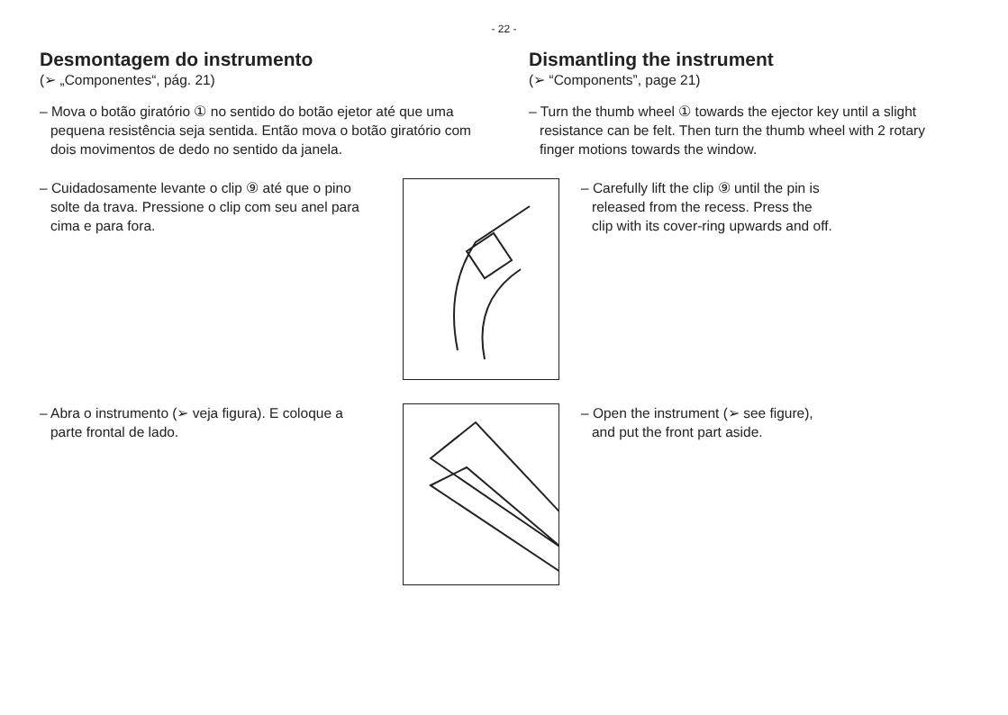- 22 -
Desmontagem do instrumento
(➢ „Componentes“, pág. 21)
– Mova o botão giratório ① no sentido do botão ejetor até que uma pequena resistência seja sentida. Então mova o botão giratório com dois movimentos de dedo no sentido da janela.
Dismantling the instrument
(➢ “Components”, page 21)
– Turn the thumb wheel ① towards the ejector key until a slight resistance can be felt. Then turn the thumb wheel with 2 rotary finger motions towards the window.
– Cuidadosamente levante o clip ⑨ até que o pino solte da trava. Pressione o clip com seu anel para cima e para fora.
– Carefully lift the clip ⑨ until the pin is released from the recess. Press the clip with its cover-ring upwards and off.
– Abra o instrumento (➢ veja figura). E coloque a parte frontal de lado.
– Open the instrument (➢ see figure), and put the front part aside.